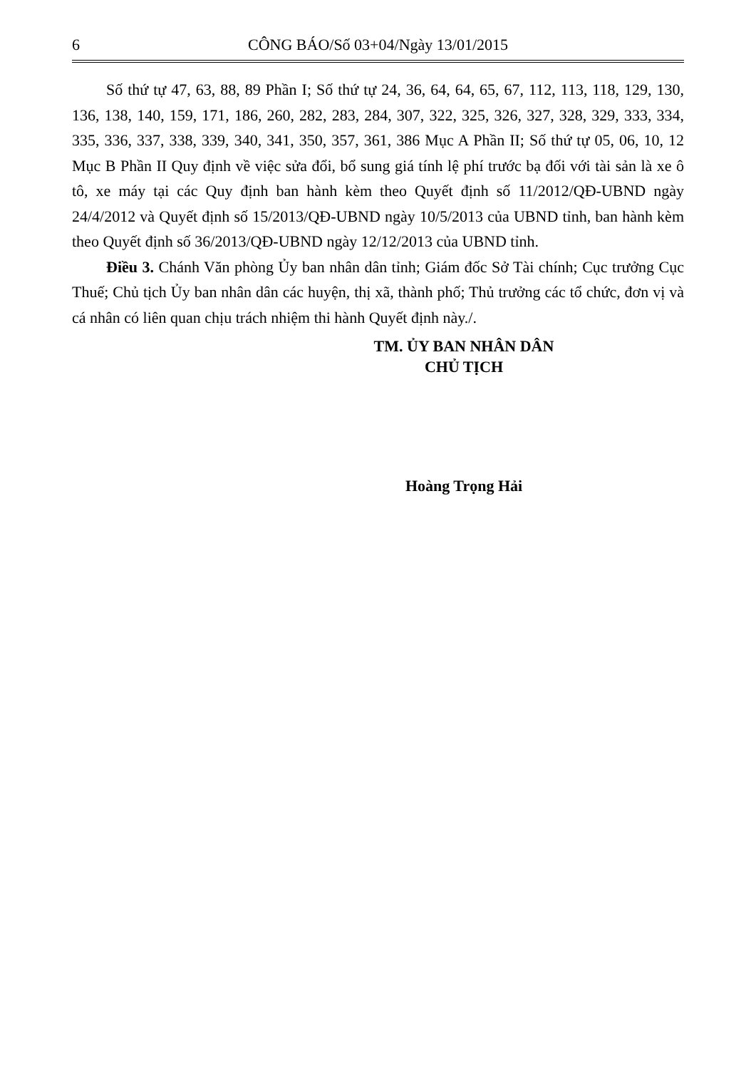6 CÔNG BÁO/Số 03+04/Ngày 13/01/2015
Số thứ tự 47, 63, 88, 89 Phần I; Số thứ tự 24, 36, 64, 64, 65, 67, 112, 113, 118, 129, 130, 136, 138, 140, 159, 171, 186, 260, 282, 283, 284, 307, 322, 325, 326, 327, 328, 329, 333, 334, 335, 336, 337, 338, 339, 340, 341, 350, 357, 361, 386 Mục A Phần II; Số thứ tự 05, 06, 10, 12 Mục B Phần II Quy định về việc sửa đổi, bổ sung giá tính lệ phí trước bạ đối với tài sản là xe ô tô, xe máy tại các Quy định ban hành kèm theo Quyết định số 11/2012/QĐ-UBND ngày 24/4/2012 và Quyết định số 15/2013/QĐ-UBND ngày 10/5/2013 của UBND tỉnh, ban hành kèm theo Quyết định số 36/2013/QĐ-UBND ngày 12/12/2013 của UBND tỉnh.
Điều 3. Chánh Văn phòng Ủy ban nhân dân tỉnh; Giám đốc Sở Tài chính; Cục trưởng Cục Thuế; Chủ tịch Ủy ban nhân dân các huyện, thị xã, thành phố; Thủ trưởng các tổ chức, đơn vị và cá nhân có liên quan chịu trách nhiệm thi hành Quyết định này./.
TM. ỦY BAN NHÂN DÂN
CHỦ TỊCH
Hoàng Trọng Hải